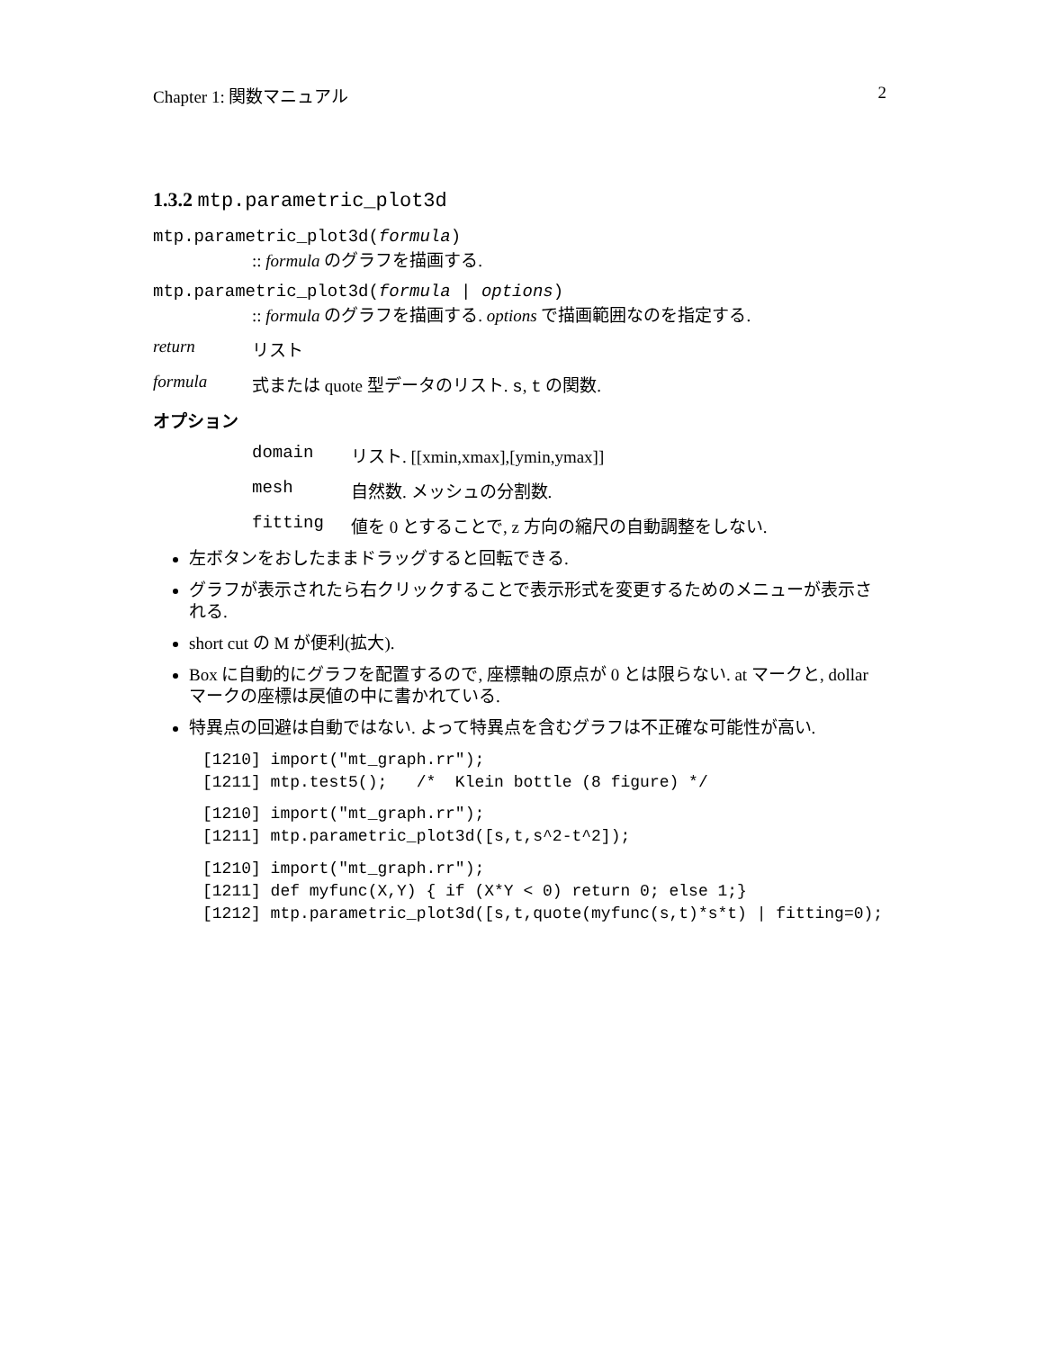Chapter 1: 関数マニュアル 2
1.3.2 mtp.parametric_plot3d
mtp.parametric_plot3d(formula)
:: formula のグラフを描画する.
mtp.parametric_plot3d(formula | options)
:: formula のグラフを描画する. options で描画範囲なのを指定する.
return リスト
formula 式または quote 型データのリスト. s, t の関数.
オプション
domain リスト. [[xmin,xmax],[ymin,ymax]]
mesh 自然数. メッシュの分割数.
fitting 値を 0 とすることで, z 方向の縮尺の自動調整をしない.
左ボタンをおしたままドラッグすると回転できる.
グラフが表示されたら右クリックすることで表示形式を変更するためのメニューが表示される.
short cut の M が便利(拡大).
Box に自動的にグラフを配置するので, 座標軸の原点が 0 とは限らない. at マークと, dollar マークの座標は戻値の中に書かれている.
特異点の回避は自動ではない. よって特異点を含むグラフは不正確な可能性が高い.
[1210] import("mt_graph.rr");
[1211] mtp.test5();   /*  Klein bottle (8 figure) */
[1210] import("mt_graph.rr");
[1211] mtp.parametric_plot3d([s,t,s^2-t^2]);
[1210] import("mt_graph.rr");
[1211] def myfunc(X,Y) { if (X*Y < 0) return 0; else 1;}
[1212] mtp.parametric_plot3d([s,t,quote(myfunc(s,t)*s*t) | fitting=0);